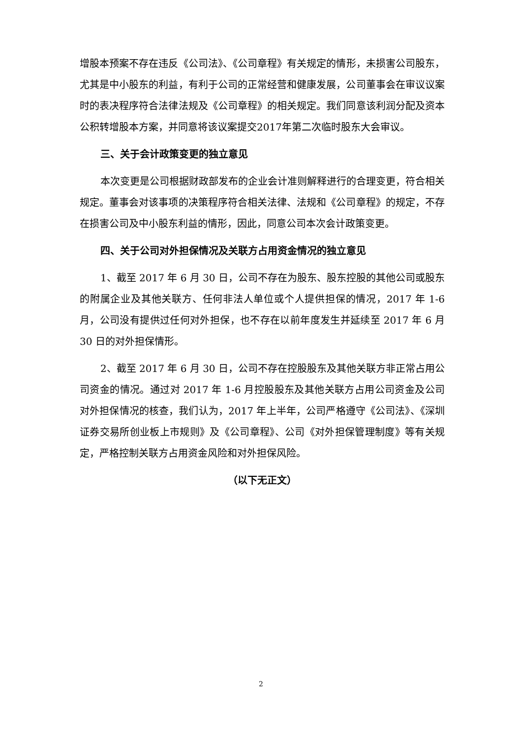增股本预案不存在违反《公司法》、《公司章程》有关规定的情形，未损害公司股东，尤其是中小股东的利益，有利于公司的正常经营和健康发展，公司董事会在审议议案时的表决程序符合法律法规及《公司章程》的相关规定。我们同意该利润分配及资本公积转增股本方案，并同意将该议案提交2017年第二次临时股东大会审议。
三、关于会计政策变更的独立意见
本次变更是公司根据财政部发布的企业会计准则解释进行的合理变更，符合相关规定。董事会对该事项的决策程序符合相关法律、法规和《公司章程》的规定，不存在损害公司及中小股东利益的情形，因此，同意公司本次会计政策变更。
四、关于公司对外担保情况及关联方占用资金情况的独立意见
1、截至 2017 年 6 月 30 日，公司不存在为股东、股东控股的其他公司或股东的附属企业及其他关联方、任何非法人单位或个人提供担保的情况，2017 年 1-6 月，公司没有提供过任何对外担保，也不存在以前年度发生并延续至 2017 年 6 月 30 日的对外担保情形。
2、截至 2017 年 6 月 30 日，公司不存在控股股东及其他关联方非正常占用公司资金的情况。通过对 2017 年 1-6 月控股股东及其他关联方占用公司资金及公司对外担保情况的核查，我们认为，2017 年上半年，公司严格遵守《公司法》、《深圳证券交易所创业板上市规则》及《公司章程》、公司《对外担保管理制度》等有关规定，严格控制关联方占用资金风险和对外担保风险。
（以下无正文）
2